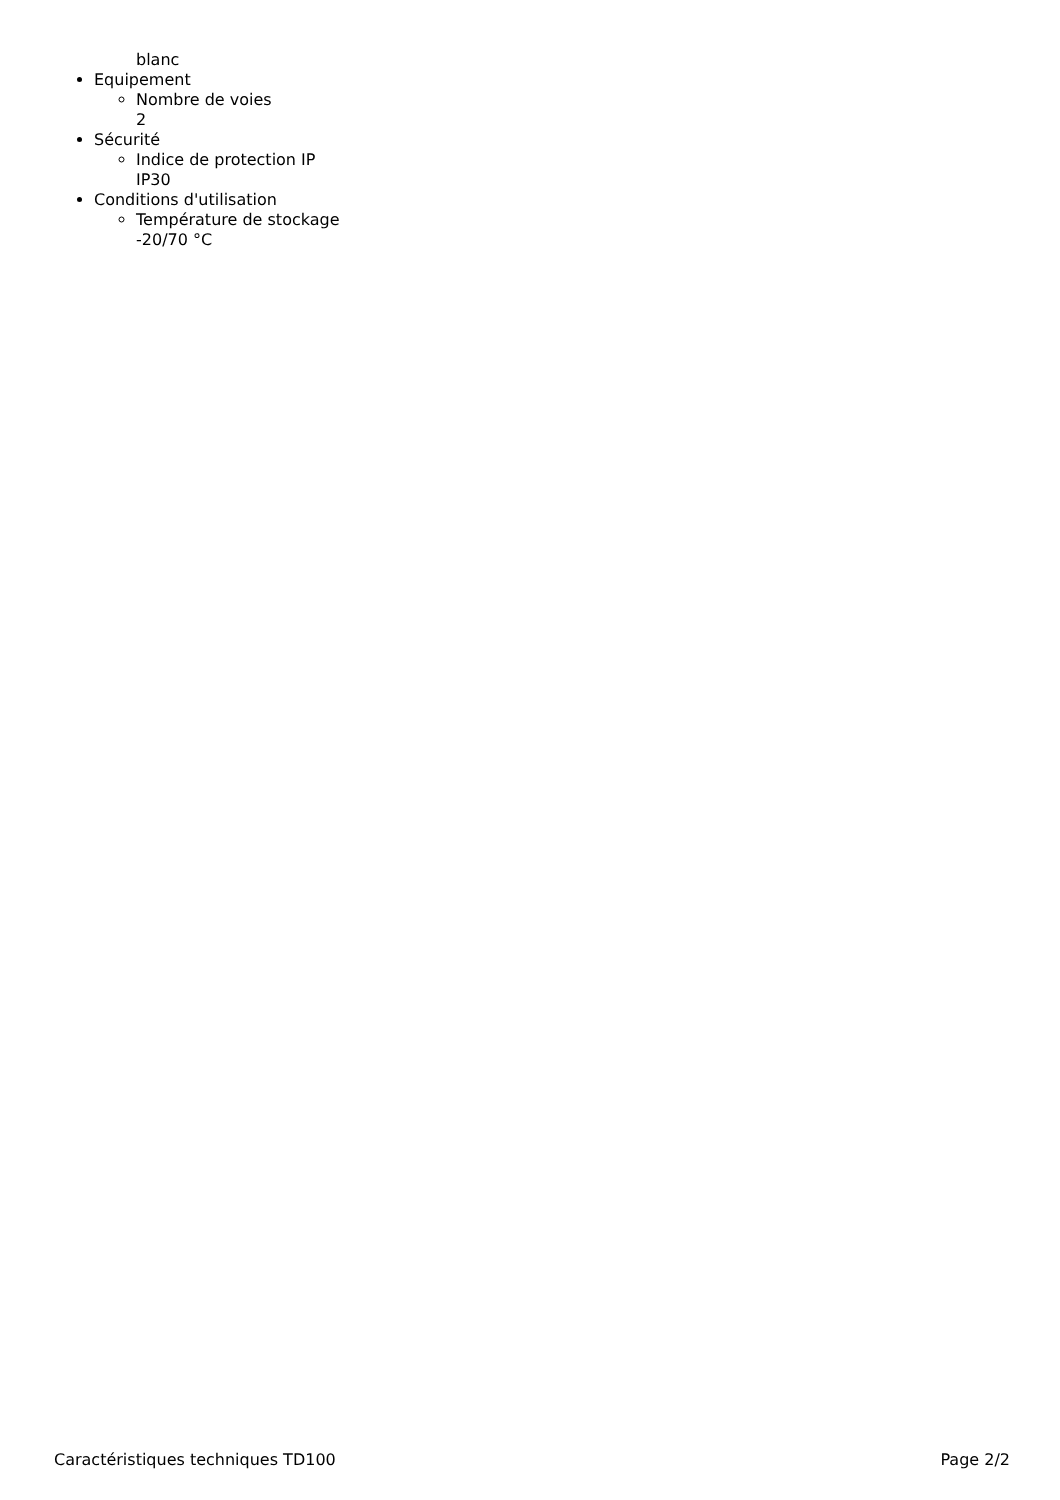blanc
Equipement
Nombre de voies
2
Sécurité
Indice de protection IP
IP30
Conditions d'utilisation
Température de stockage
-20/70 °C
Caractéristiques techniques TD100 Page 2/2